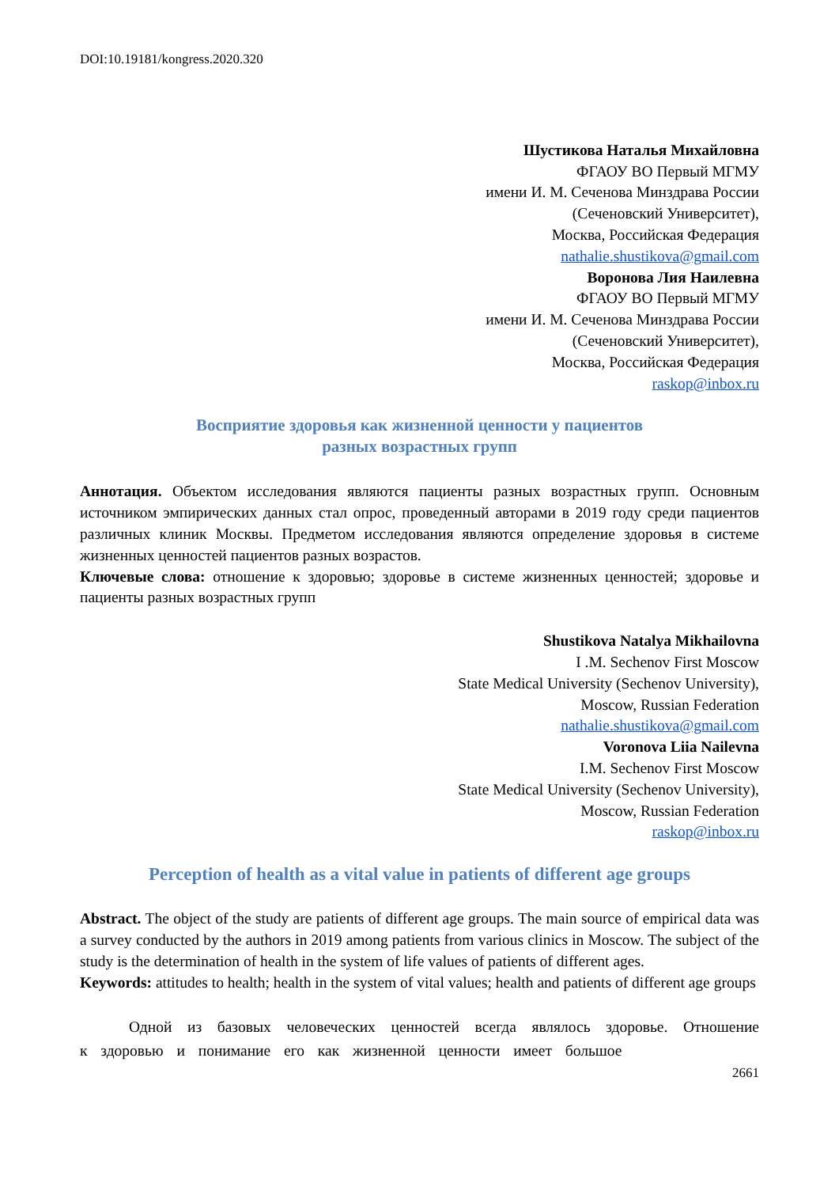DOI:10.19181/kongress.2020.320
Шустикова Наталья Михайловна
ФГАОУ ВО Первый МГМУ
имени И. М. Сеченова Минздрава России
(Сеченовский Университет),
Москва, Российская Федерация
nathalie.shustikova@gmail.com
Воронова Лия Наилевна
ФГАОУ ВО Первый МГМУ
имени И. М. Сеченова Минздрава России
(Сеченовский Университет),
Москва, Российская Федерация
raskop@inbox.ru
Восприятие здоровья как жизненной ценности у пациентов
разных возрастных групп
Аннотация. Объектом исследования являются пациенты разных возрастных групп. Основным источником эмпирических данных стал опрос, проведенный авторами в 2019 году среди пациентов различных клиник Москвы. Предметом исследования являются определение здоровья в системе жизненных ценностей пациентов разных возрастов.
Ключевые слова: отношение к здоровью; здоровье в системе жизненных ценностей; здоровье и пациенты разных возрастных групп
Shustikova Natalya Mikhailovna
I .M. Sechenov First Moscow
State Medical University (Sechenov University),
Moscow, Russian Federation
nathalie.shustikova@gmail.com
Voronova Liia Nailevna
I.M. Sechenov First Moscow
State Medical University (Sechenov University),
Moscow, Russian Federation
raskop@inbox.ru
Perception of health as a vital value in patients of different age groups
Abstract. The object of the study are patients of different age groups. The main source of empirical data was a survey conducted by the authors in 2019 among patients from various clinics in Moscow. The subject of the study is the determination of health in the system of life values of patients of different ages.
Keywords: attitudes to health; health in the system of vital values; health and patients of different age groups
Одной из базовых человеческих ценностей всегда являлось здоровье. Отношение к здоровью и понимание его как жизненной ценности имеет большое
2661